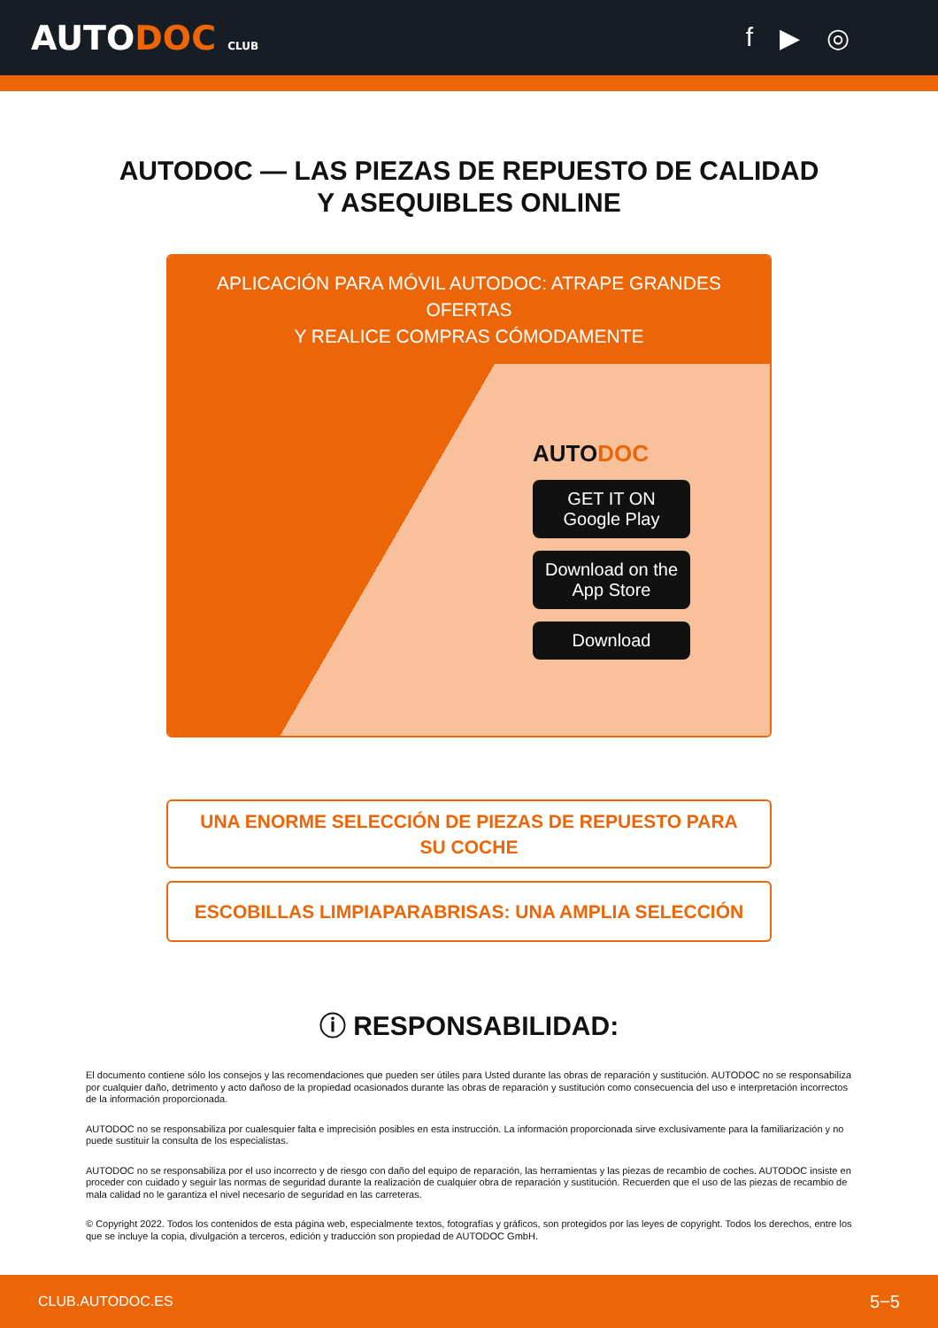AUTODOC CLUB
f ▶ ◎
AUTODOC — LAS PIEZAS DE REPUESTO DE CALIDAD
Y ASEQUIBLES ONLINE
APLICACIÓN PARA MÓVIL AUTODOC: ATRAPE GRANDES OFERTAS
Y REALICE COMPRAS CÓMODAMENTE
AUTODOC
GET IT ON
Google Play
Download on the
App Store
Download
UNA ENORME SELECCIÓN DE PIEZAS DE REPUESTO PARA SU COCHE
ESCOBILLAS LIMPIAPARABRISAS: UNA AMPLIA SELECCIÓN
ⓘ RESPONSABILIDAD:
El documento contiene sólo los consejos y las recomendaciones que pueden ser útiles para Usted durante las obras de reparación y sustitución. AUTODOC no se responsabiliza por cualquier daño, detrimento y acto dañoso de la propiedad ocasionados durante las obras de reparación y sustitución como consecuencia del uso e interpretación incorrectos de la información proporcionada.
AUTODOC no se responsabiliza por cualesquier falta e imprecisión posibles en esta instrucción. La información proporcionada sirve exclusivamente para la familiarización y no puede sustituir la consulta de los especialistas.
AUTODOC no se responsabiliza por el uso incorrecto y de riesgo con daño del equipo de reparación, las herramientas y las piezas de recambio de coches. AUTODOC insiste en proceder con cuidado y seguir las normas de seguridad durante la realización de cualquier obra de reparación y sustitución. Recuerden que el uso de las piezas de recambio de mala calidad no le garantiza el nivel necesario de seguridad en las carreteras.
© Copyright 2022. Todos los contenidos de esta página web, especialmente textos, fotografías y gráficos, son protegidos por las leyes de copyright. Todos los derechos, entre los que se incluye la copia, divulgación a terceros, edición y traducción son propiedad de AUTODOC GmbH.
CLUB.AUTODOC.ES 5−5